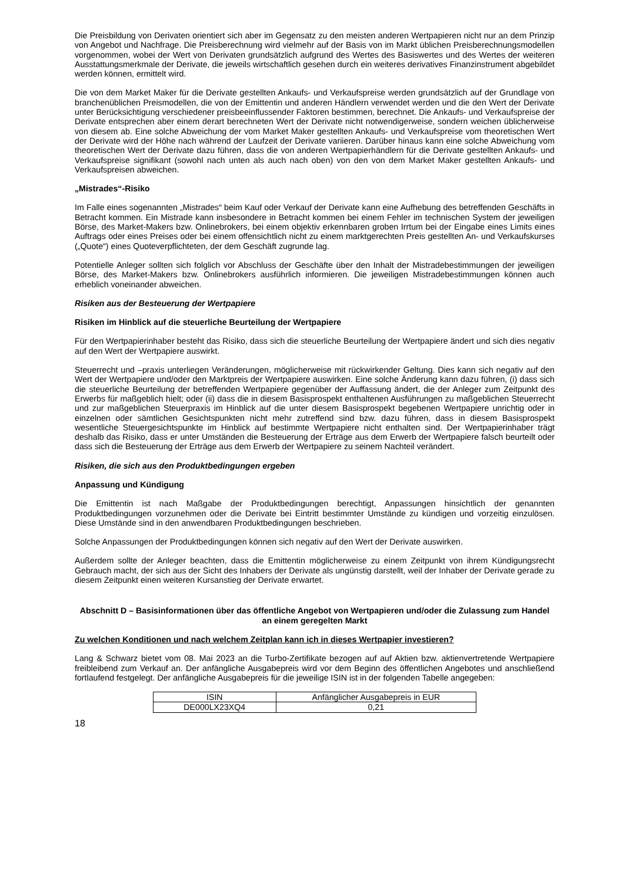Die Preisbildung von Derivaten orientiert sich aber im Gegensatz zu den meisten anderen Wertpapieren nicht nur an dem Prinzip von Angebot und Nachfrage. Die Preisberechnung wird vielmehr auf der Basis von im Markt üblichen Preisberechnungsmodellen vorgenommen, wobei der Wert von Derivaten grundsätzlich aufgrund des Wertes des Basiswertes und des Wertes der weiteren Ausstattungsmerkmale der Derivate, die jeweils wirtschaftlich gesehen durch ein weiteres derivatives Finanzinstrument abgebildet werden können, ermittelt wird.
Die von dem Market Maker für die Derivate gestellten Ankaufs- und Verkaufspreise werden grundsätzlich auf der Grundlage von branchenüblichen Preismodellen, die von der Emittentin und anderen Händlern verwendet werden und die den Wert der Derivate unter Berücksichtigung verschiedener preisbeeinflussender Faktoren bestimmen, berechnet. Die Ankaufs- und Verkaufspreise der Derivate entsprechen aber einem derart berechneten Wert der Derivate nicht notwendigerweise, sondern weichen üblicherweise von diesem ab. Eine solche Abweichung der vom Market Maker gestellten Ankaufs- und Verkaufspreise vom theoretischen Wert der Derivate wird der Höhe nach während der Laufzeit der Derivate variieren. Darüber hinaus kann eine solche Abweichung vom theoretischen Wert der Derivate dazu führen, dass die von anderen Wertpapierhändlern für die Derivate gestellten Ankaufs- und Verkaufspreise signifikant (sowohl nach unten als auch nach oben) von den von dem Market Maker gestellten Ankaufs- und Verkaufspreisen abweichen.
„Mistrades“-Risiko
Im Falle eines sogenannten „Mistrades“ beim Kauf oder Verkauf der Derivate kann eine Aufhebung des betreffenden Geschäfts in Betracht kommen. Ein Mistrade kann insbesondere in Betracht kommen bei einem Fehler im technischen System der jeweiligen Börse, des Market-Makers bzw. Onlinebrokers, bei einem objektiv erkennbaren groben Irrtum bei der Eingabe eines Limits eines Auftrags oder eines Preises oder bei einem offensichtlich nicht zu einem marktgerechten Preis gestellten An- und Verkaufskurses („Quote“) eines Quoteverpflichteten, der dem Geschäft zugrunde lag.
Potentielle Anleger sollten sich folglich vor Abschluss der Geschäfte über den Inhalt der Mistradebestimmungen der jeweiligen Börse, des Market-Makers bzw. Onlinebrokers ausführlich informieren. Die jeweiligen Mistradebestimmungen können auch erheblich voneinander abweichen.
Risiken aus der Besteuerung der Wertpapiere
Risiken im Hinblick auf die steuerliche Beurteilung der Wertpapiere
Für den Wertpapierinhaber besteht das Risiko, dass sich die steuerliche Beurteilung der Wertpapiere ändert und sich dies negativ auf den Wert der Wertpapiere auswirkt.
Steuerrecht und –praxis unterliegen Veränderungen, möglicherweise mit rückwirkender Geltung. Dies kann sich negativ auf den Wert der Wertpapiere und/oder den Marktpreis der Wertpapiere auswirken. Eine solche Änderung kann dazu führen, (i) dass sich die steuerliche Beurteilung der betreffenden Wertpapiere gegenüber der Auffassung ändert, die der Anleger zum Zeitpunkt des Erwerbs für maßgeblich hielt; oder (ii) dass die in diesem Basisprospekt enthaltenen Ausführungen zu maßgeblichen Steuerrecht und zur maßgeblichen Steuerpraxis im Hinblick auf die unter diesem Basisprospekt begebenen Wertpapiere unrichtig oder in einzelnen oder sämtlichen Gesichtspunkten nicht mehr zutreffend sind bzw. dazu führen, dass in diesem Basisprospekt wesentliche Steuergesichtspunkte im Hinblick auf bestimmte Wertpapiere nicht enthalten sind. Der Wertpapierinhaber trägt deshalb das Risiko, dass er unter Umständen die Besteuerung der Erträge aus dem Erwerb der Wertpapiere falsch beurteilt oder dass sich die Besteuerung der Erträge aus dem Erwerb der Wertpapiere zu seinem Nachteil verändert.
Risiken, die sich aus den Produktbedingungen ergeben
Anpassung und Kündigung
Die Emittentin ist nach Maßgabe der Produktbedingungen berechtigt, Anpassungen hinsichtlich der genannten Produktbedingungen vorzunehmen oder die Derivate bei Eintritt bestimmter Umstände zu kündigen und vorzeitig einzulösen. Diese Umstände sind in den anwendbaren Produktbedingungen beschrieben.
Solche Anpassungen der Produktbedingungen können sich negativ auf den Wert der Derivate auswirken.
Außerdem sollte der Anleger beachten, dass die Emittentin möglicherweise zu einem Zeitpunkt von ihrem Kündigungsrecht Gebrauch macht, der sich aus der Sicht des Inhabers der Derivate als ungünstig darstellt, weil der Inhaber der Derivate gerade zu diesem Zeitpunkt einen weiteren Kursanstieg der Derivate erwartet.
Abschnitt D – Basisinformationen über das öffentliche Angebot von Wertpapieren und/oder die Zulassung zum Handel an einem geregelten Markt
Zu welchen Konditionen und nach welchem Zeitplan kann ich in dieses Wertpapier investieren?
Lang & Schwarz bietet vom 08. Mai 2023 an die Turbo-Zertifikate bezogen auf auf Aktien bzw. aktienvertretende Wertpapiere freibleibend zum Verkauf an. Der anfängliche Ausgabepreis wird vor dem Beginn des öffentlichen Angebotes und anschließend fortlaufend festgelegt. Der anfängliche Ausgabepreis für die jeweilige ISIN ist in der folgenden Tabelle angegeben:
| ISIN | Anfänglicher Ausgabepreis in EUR |
| DE000LX23XQ4 | 0,21 |
18